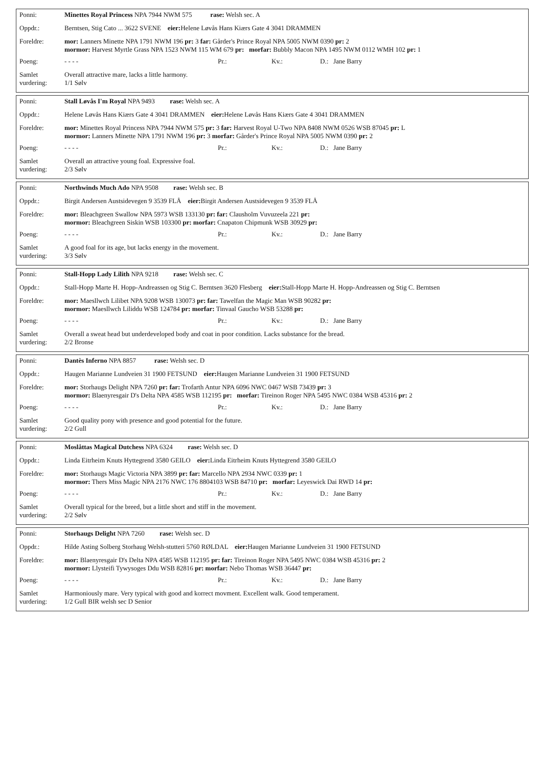| Ponni: | Minettes Royal Princess NPA 7944 NWM 575 rase: Welsh sec. A |
| Oppdr.: | Berntsen, Stig Cato ... 3622 SVENE eier: Helene Løvås Hans Kiærs Gate 4 3041 DRAMMEN |
| Foreldre: | mor: Lanners Minette NPA 1791 NWM 196 pr: 3 far: Gårder's Prince Royal NPA 5005 NWM 0390 pr: 2 mormor: Harvest Myrtle Grass NPA 1523 NWM 115 WM 679 pr: morfar: Bubbly Macon NPA 1495 NWM 0112 WMH 102 pr: 1 |
| Poeng: | - - - - Pr.: Kv.: D.: Jane Barry |
| Samlet vurdering: | Overall attractive mare, lacks a little harmony. 1/1 Sølv |
| Ponni: | Stall Løvås I'm Royal NPA 9493 rase: Welsh sec. A |
| Oppdr.: | Helene Løvås Hans Kiærs Gate 4 3041 DRAMMEN eier: Helene Løvås Hans Kiærs Gate 4 3041 DRAMMEN |
| Foreldre: | mor: Minettes Royal Princess NPA 7944 NWM 575 pr: 3 far: Harvest Royal U-Two NPA 8408 NWM 0526 WSB 87045 pr: L mormor: Lanners Minette NPA 1791 NWM 196 pr: 3 morfar: Gårder's Prince Royal NPA 5005 NWM 0390 pr: 2 |
| Poeng: | - - - - Pr.: Kv.: D.: Jane Barry |
| Samlet vurdering: | Overall an attractive young foal. Expressive foal. 2/3 Sølv |
| Ponni: | Northwinds Much Ado NPA 9508 rase: Welsh sec. B |
| Oppdr.: | Birgit Andersen Austsidevegen 9 3539 FLÅ eier: Birgit Andersen Austsidevegen 9 3539 FLÅ |
| Foreldre: | mor: Bleachgreen Swallow NPA 5973 WSB 133130 pr: far: Clausholm Vuvuzeela 221 pr: mormor: Bleachgreen Siskin WSB 103300 pr: morfar: Cnapaton Chipmunk WSB 30929 pr: |
| Poeng: | - - - - Pr.: Kv.: D.: Jane Barry |
| Samlet vurdering: | A good foal for its age, but lacks energy in the movement. 3/3 Sølv |
| Ponni: | Stall-Hopp Lady Lilith NPA 9218 rase: Welsh sec. C |
| Oppdr.: | Stall-Hopp Marte H. Hopp-Andreassen og Stig C. Berntsen 3620 Flesberg eier: Stall-Hopp Marte H. Hopp-Andreassen og Stig C. Berntsen |
| Foreldre: | mor: Maesllwch Lilibet NPA 9208 WSB 130073 pr: far: Tawelfan the Magic Man WSB 90282 pr: mormor: Maesllwch Liliddu WSB 124784 pr: morfar: Tinvaal Gaucho WSB 53288 pr: |
| Poeng: | - - - - Pr.: Kv.: D.: Jane Barry |
| Samlet vurdering: | Overall a sweat head but underdeveloped body and coat in poor condition. Lacks substance for the bread. 2/2 Bronse |
| Ponni: | Dantès Inferno NPA 8857 rase: Welsh sec. D |
| Oppdr.: | Haugen Marianne Lundveien 31 1900 FETSUND eier: Haugen Marianne Lundveien 31 1900 FETSUND |
| Foreldre: | mor: Storhaugs Delight NPA 7260 pr: far: Trofarth Antur NPA 6096 NWC 0467 WSB 73439 pr: 3 mormor: Blaenyresgair D's Delta NPA 4585 WSB 112195 pr: morfar: Tireinon Roger NPA 5495 NWC 0384 WSB 45316 pr: 2 |
| Poeng: | - - - - Pr.: Kv.: D.: Jane Barry |
| Samlet vurdering: | Good quality pony with presence and good potential for the future. 2/2 Gull |
| Ponni: | Moslåttas Magical Dutchess NPA 6324 rase: Welsh sec. D |
| Oppdr.: | Linda Eitrheim Knuts Hyttegrend 3580 GEILO eier: Linda Eitrheim Knuts Hyttegrend 3580 GEILO |
| Foreldre: | mor: Storhaugs Magic Victoria NPA 3899 pr: far: Marcello NPA 2934 NWC 0339 pr: 1 mormor: Thers Miss Magic NPA 2176 NWC 176 8804103 WSB 84710 pr: morfar: Leyeswick Dai RWD 14 pr: |
| Poeng: | - - - - Pr.: Kv.: D.: Jane Barry |
| Samlet vurdering: | Overall typical for the breed, but a little short and stiff in the movement. 2/2 Sølv |
| Ponni: | Storhaugs Delight NPA 7260 rase: Welsh sec. D |
| Oppdr.: | Hilde Asting Solberg Storhaug Welsh-stutteri 5760 RØLDAL eier: Haugen Marianne Lundveien 31 1900 FETSUND |
| Foreldre: | mor: Blaenyresgair D's Delta NPA 4585 WSB 112195 pr: far: Tireinon Roger NPA 5495 NWC 0384 WSB 45316 pr: 2 mormor: Llysteifi Tywysoges Ddu WSB 82816 pr: morfar: Nebo Thomas WSB 36447 pr: |
| Poeng: | - - - - Pr.: Kv.: D.: Jane Barry |
| Samlet vurdering: | Harmoniously mare. Very typical with good and korrect movment. Excellent walk. Good temperament. 1/2 Gull BIR welsh sec D Senior |